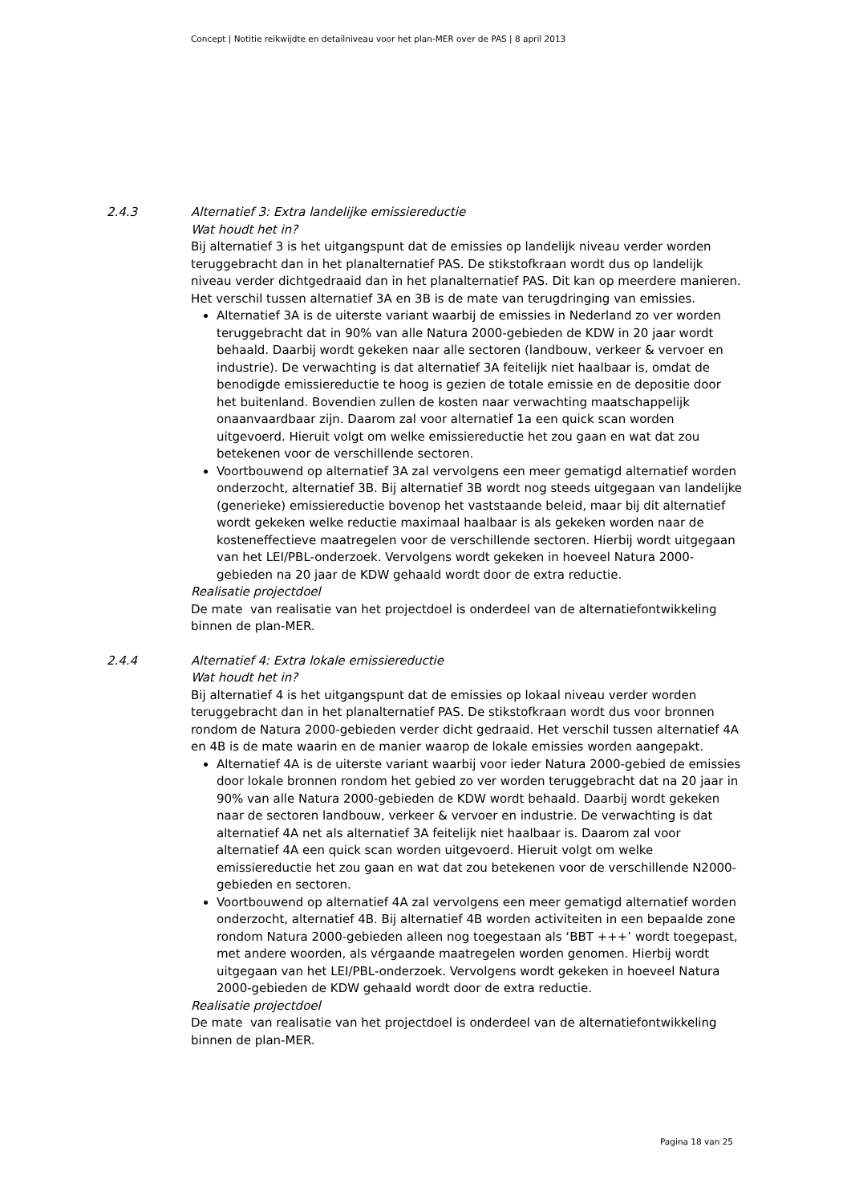Concept | Notitie reikwijdte en detailniveau voor het plan-MER over de PAS | 8 april 2013
2.4.3 Alternatief 3: Extra landelijke emissiereductie
Wat houdt het in?
Bij alternatief 3 is het uitgangspunt dat de emissies op landelijk niveau verder worden teruggebracht dan in het planalternatief PAS. De stikstofkraan wordt dus op landelijk niveau verder dichtgedraaid dan in het planalternatief PAS. Dit kan op meerdere manieren. Het verschil tussen alternatief 3A en 3B is de mate van terugdringing van emissies.
Alternatief 3A is de uiterste variant waarbij de emissies in Nederland zo ver worden teruggebracht dat in 90% van alle Natura 2000-gebieden de KDW in 20 jaar wordt behaald. Daarbij wordt gekeken naar alle sectoren (landbouw, verkeer & vervoer en industrie). De verwachting is dat alternatief 3A feitelijk niet haalbaar is, omdat de benodigde emissiereductie te hoog is gezien de totale emissie en de depositie door het buitenland. Bovendien zullen de kosten naar verwachting maatschappelijk onaanvaardbaar zijn. Daarom zal voor alternatief 1a een quick scan worden uitgevoerd. Hieruit volgt om welke emissiereductie het zou gaan en wat dat zou betekenen voor de verschillende sectoren.
Voortbouwend op alternatief 3A zal vervolgens een meer gematigd alternatief worden onderzocht, alternatief 3B. Bij alternatief 3B wordt nog steeds uitgegaan van landelijke (generieke) emissiereductie bovenop het vaststaande beleid, maar bij dit alternatief wordt gekeken welke reductie maximaal haalbaar is als gekeken worden naar de kosteneffectieve maatregelen voor de verschillende sectoren. Hierbij wordt uitgegaan van het LEI/PBL-onderzoek. Vervolgens wordt gekeken in hoeveel Natura 2000-gebieden na 20 jaar de KDW gehaald wordt door de extra reductie.
Realisatie projectdoel
De mate van realisatie van het projectdoel is onderdeel van de alternatiefontwikkeling binnen de plan-MER.
2.4.4 Alternatief 4: Extra lokale emissiereductie
Wat houdt het in?
Bij alternatief 4 is het uitgangspunt dat de emissies op lokaal niveau verder worden teruggebracht dan in het planalternatief PAS. De stikstofkraan wordt dus voor bronnen rondom de Natura 2000-gebieden verder dicht gedraaid. Het verschil tussen alternatief 4A en 4B is de mate waarin en de manier waarop de lokale emissies worden aangepakt.
Alternatief 4A is de uiterste variant waarbij voor ieder Natura 2000-gebied de emissies door lokale bronnen rondom het gebied zo ver worden teruggebracht dat na 20 jaar in 90% van alle Natura 2000-gebieden de KDW wordt behaald. Daarbij wordt gekeken naar de sectoren landbouw, verkeer & vervoer en industrie. De verwachting is dat alternatief 4A net als alternatief 3A feitelijk niet haalbaar is. Daarom zal voor alternatief 4A een quick scan worden uitgevoerd. Hieruit volgt om welke emissiereductie het zou gaan en wat dat zou betekenen voor de verschillende N2000-gebieden en sectoren.
Voortbouwend op alternatief 4A zal vervolgens een meer gematigd alternatief worden onderzocht, alternatief 4B. Bij alternatief 4B worden activiteiten in een bepaalde zone rondom Natura 2000-gebieden alleen nog toegestaan als ‘BBT +++’ wordt toegepast, met andere woorden, als vérgaande maatregelen worden genomen. Hierbij wordt uitgegaan van het LEI/PBL-onderzoek. Vervolgens wordt gekeken in hoeveel Natura 2000-gebieden de KDW gehaald wordt door de extra reductie.
Realisatie projectdoel
De mate van realisatie van het projectdoel is onderdeel van de alternatiefontwikkeling binnen de plan-MER.
Pagina 18 van 25